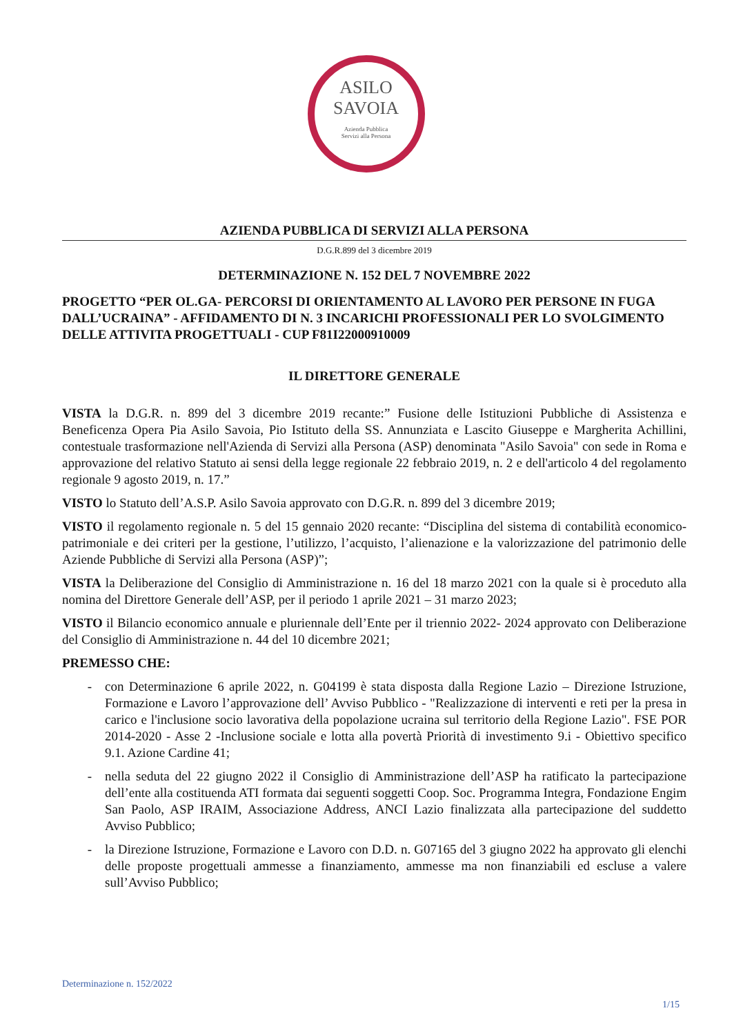ASILO
SAVOIA
Azienda Pubblica
Servizi alla Persona
AZIENDA PUBBLICA DI SERVIZI ALLA PERSONA
D.G.R.899 del 3 dicembre 2019
DETERMINAZIONE N. 152 DEL 7 NOVEMBRE 2022
PROGETTO “PER OL.GA- PERCORSI DI ORIENTAMENTO AL LAVORO PER PERSONE IN FUGA DALL’UCRAINA” - AFFIDAMENTO DI N. 3 INCARICHI PROFESSIONALI PER LO SVOLGIMENTO DELLE ATTIVITA PROGETTUALI - CUP F81I22000910009
IL DIRETTORE GENERALE
VISTA la D.G.R. n. 899 del 3 dicembre 2019 recante:” Fusione delle Istituzioni Pubbliche di Assistenza e Beneficenza Opera Pia Asilo Savoia, Pio Istituto della SS. Annunziata e Lascito Giuseppe e Margherita Achillini, contestuale trasformazione nell'Azienda di Servizi alla Persona (ASP) denominata "Asilo Savoia" con sede in Roma e approvazione del relativo Statuto ai sensi della legge regionale 22 febbraio 2019, n. 2 e dell'articolo 4 del regolamento regionale 9 agosto 2019, n. 17.”
VISTO lo Statuto dell’A.S.P. Asilo Savoia approvato con D.G.R. n. 899 del 3 dicembre 2019;
VISTO il regolamento regionale n. 5 del 15 gennaio 2020 recante: “Disciplina del sistema di contabilità economico-patrimoniale e dei criteri per la gestione, l’utilizzo, l’acquisto, l’alienazione e la valorizzazione del patrimonio delle Aziende Pubbliche di Servizi alla Persona (ASP)”;
VISTA la Deliberazione del Consiglio di Amministrazione n. 16 del 18 marzo 2021 con la quale si è proceduto alla nomina del Direttore Generale dell’ASP, per il periodo 1 aprile 2021 – 31 marzo 2023;
VISTO il Bilancio economico annuale e pluriennale dell’Ente per il triennio 2022- 2024 approvato con Deliberazione del Consiglio di Amministrazione n. 44 del 10 dicembre 2021;
PREMESSO CHE:
con Determinazione 6 aprile 2022, n. G04199 è stata disposta dalla Regione Lazio – Direzione Istruzione, Formazione e Lavoro l’approvazione dell’ Avviso Pubblico - "Realizzazione di interventi e reti per la presa in carico e l'inclusione socio lavorativa della popolazione ucraina sul territorio della Regione Lazio". FSE POR 2014-2020 - Asse 2 -Inclusione sociale e lotta alla povertà Priorità di investimento 9.i - Obiettivo specifico 9.1. Azione Cardine 41;
nella seduta del 22 giugno 2022 il Consiglio di Amministrazione dell’ASP ha ratificato la partecipazione dell’ente alla costituenda ATI formata dai seguenti soggetti Coop. Soc. Programma Integra, Fondazione Engim San Paolo, ASP IRAIM, Associazione Address, ANCI Lazio finalizzata alla partecipazione del suddetto Avviso Pubblico;
la Direzione Istruzione, Formazione e Lavoro con D.D. n. G07165 del 3 giugno 2022 ha approvato gli elenchi delle proposte progettuali ammesse a finanziamento, ammesse ma non finanziabili ed escluse a valere sull’Avviso Pubblico;
Determinazione n. 152/2022
1/15